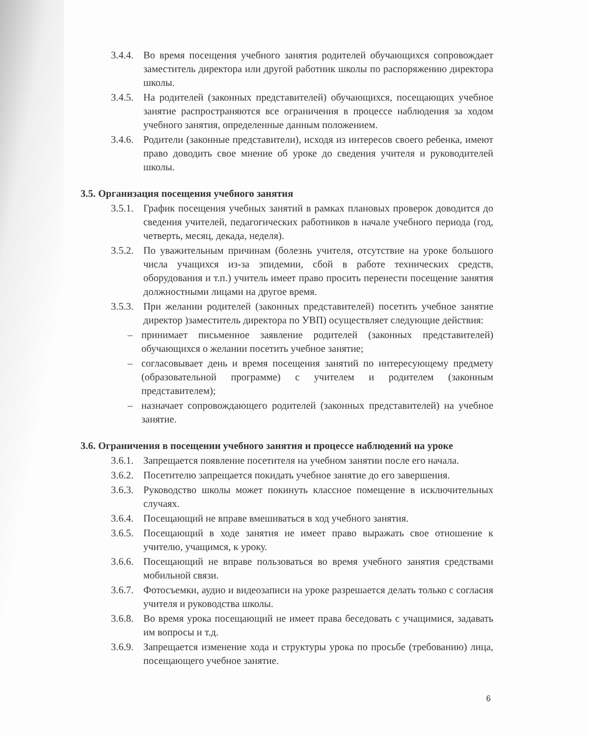3.4.4. Во время посещения учебного занятия родителей обучающихся сопровождает заместитель директора или другой работник школы по распоряжению директора школы.
3.4.5. На родителей (законных представителей) обучающихся, посещающих учебное занятие распространяются все ограничения в процессе наблюдения за ходом учебного занятия, определенные данным положением.
3.4.6. Родители (законные представители), исходя из интересов своего ребенка, имеют право доводить свое мнение об уроке до сведения учителя и руководителей школы.
3.5. Организация посещения учебного занятия
3.5.1. График посещения учебных занятий в рамках плановых проверок доводится до сведения учителей, педагогических работников в начале учебного периода (год, четверть, месяц, декада, неделя).
3.5.2. По уважительным причинам (болезнь учителя, отсутствие на уроке большого числа учащихся из-за эпидемии, сбой в работе технических средств, оборудования и т.п.) учитель имеет право просить перенести посещение занятия должностными лицами на другое время.
3.5.3. При желании родителей (законных представителей) посетить учебное занятие директор )заместитель директора по УВП) осуществляет следующие действия:
– принимает письменное заявление родителей (законных представителей) обучающихся о желании посетить учебное занятие;
– согласовывает день и время посещения занятий по интересующему предмету (образовательной программе) с учителем и родителем (законным представителем);
– назначает сопровождающего родителей (законных представителей) на учебное занятие.
3.6. Ограничения в посещении учебного занятия и процессе наблюдений на уроке
3.6.1. Запрещается появление посетителя на учебном занятии после его начала.
3.6.2. Посетителю запрещается покидать учебное занятие до его завершения.
3.6.3. Руководство школы может покинуть классное помещение в исключительных случаях.
3.6.4. Посещающий не вправе вмешиваться в ход учебного занятия.
3.6.5. Посещающий в ходе занятия не имеет право выражать свое отношение к учителю, учащимся, к уроку.
3.6.6. Посещающий не вправе пользоваться во время учебного занятия средствами мобильной связи.
3.6.7. Фотосъемки, аудио и видеозаписи на уроке разрешается делать только с согласия учителя и руководства школы.
3.6.8. Во время урока посещающий не имеет права беседовать с учащимися, задавать им вопросы и т.д.
3.6.9. Запрещается изменение хода и структуры урока по просьбе (требованию) лица, посещающего учебное занятие.
6